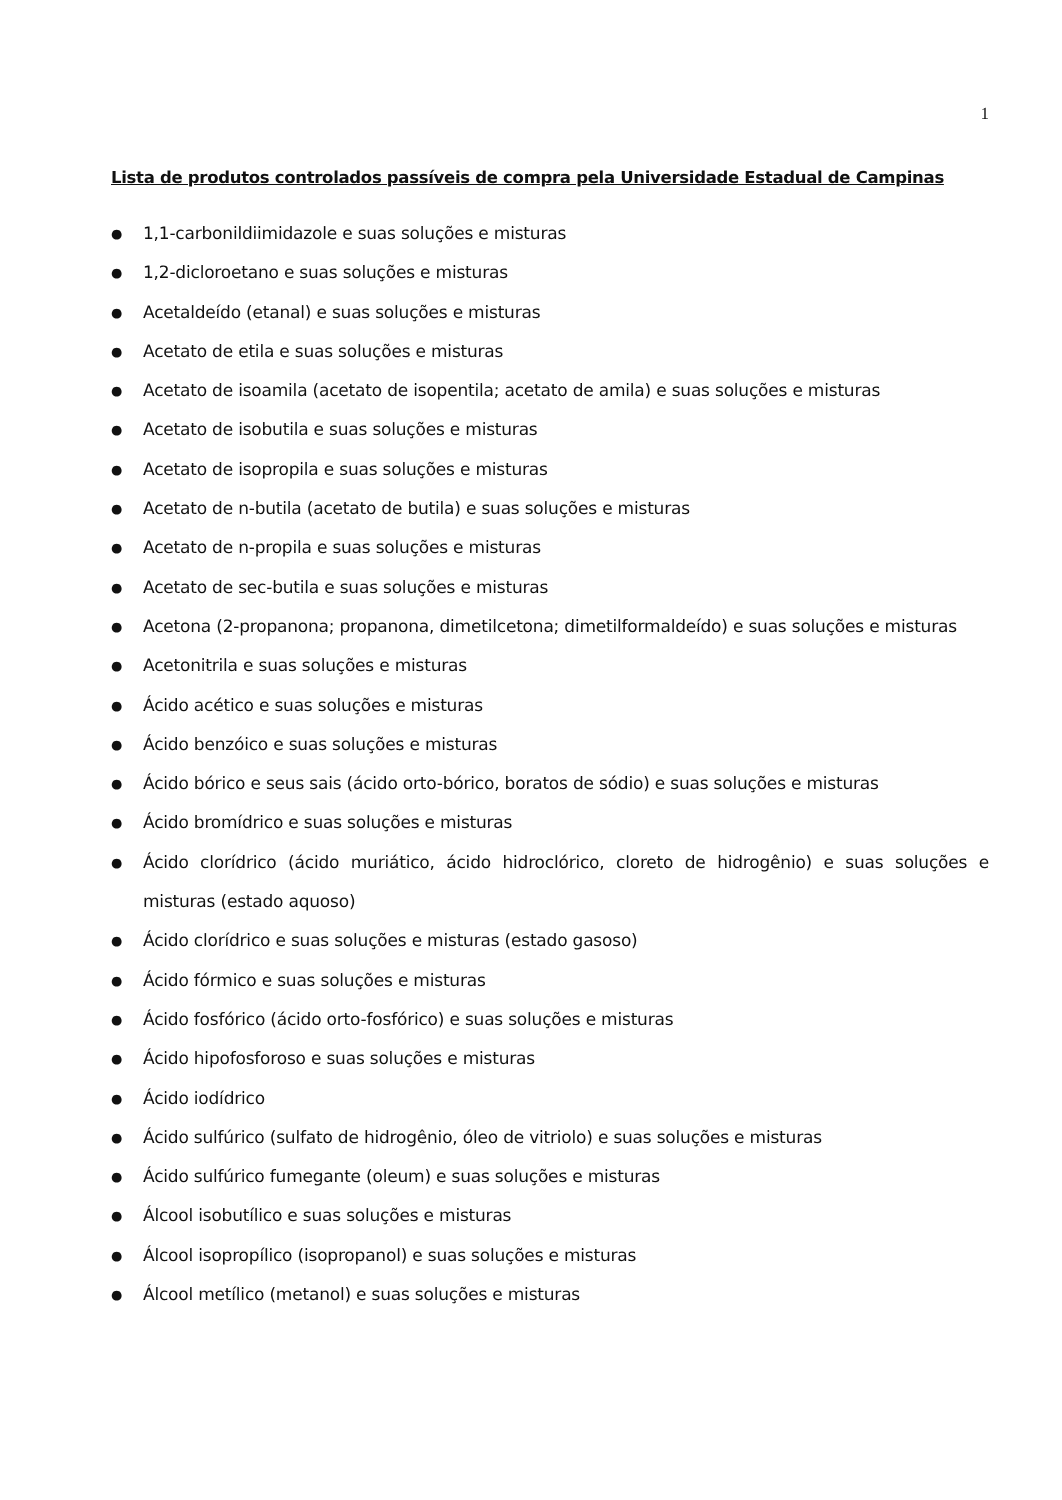1
Lista de produtos controlados passíveis de compra pela Universidade Estadual de Campinas
● 1,1-carbonildiimidazole e suas soluções e misturas
● 1,2-dicloroetano e suas soluções e misturas
● Acetaldeído (etanal) e suas soluções e misturas
● Acetato de etila e suas soluções e misturas
● Acetato de isoamila (acetato de isopentila; acetato de amila) e suas soluções e misturas
● Acetato de isobutila e suas soluções e misturas
● Acetato de isopropila e suas soluções e misturas
● Acetato de n-butila (acetato de butila) e suas soluções e misturas
● Acetato de n-propila e suas soluções e misturas
● Acetato de sec-butila e suas soluções e misturas
● Acetona (2-propanona; propanona, dimetilcetona; dimetilformaldeído) e suas soluções e misturas
● Acetonitrila e suas soluções e misturas
● Ácido acético e suas soluções e misturas
● Ácido benzóico e suas soluções e misturas
● Ácido bórico e seus sais (ácido orto-bórico, boratos de sódio) e suas soluções e misturas
● Ácido bromídrico e suas soluções e misturas
● Ácido clorídrico (ácido muriático, ácido hidroclórico, cloreto de hidrogênio) e suas soluções e misturas (estado aquoso)
● Ácido clorídrico e suas soluções e misturas (estado gasoso)
● Ácido fórmico e suas soluções e misturas
● Ácido fosfórico (ácido orto-fosfórico) e suas soluções e misturas
● Ácido hipofosforoso e suas soluções e misturas
● Ácido iodídrico
● Ácido sulfúrico (sulfato de hidrogênio, óleo de vitriolo) e suas soluções e misturas
● Ácido sulfúrico fumegante (oleum) e suas soluções e misturas
● Álcool isobutílico e suas soluções e misturas
● Álcool isopropílico (isopropanol) e suas soluções e misturas
● Álcool metílico (metanol) e suas soluções e misturas